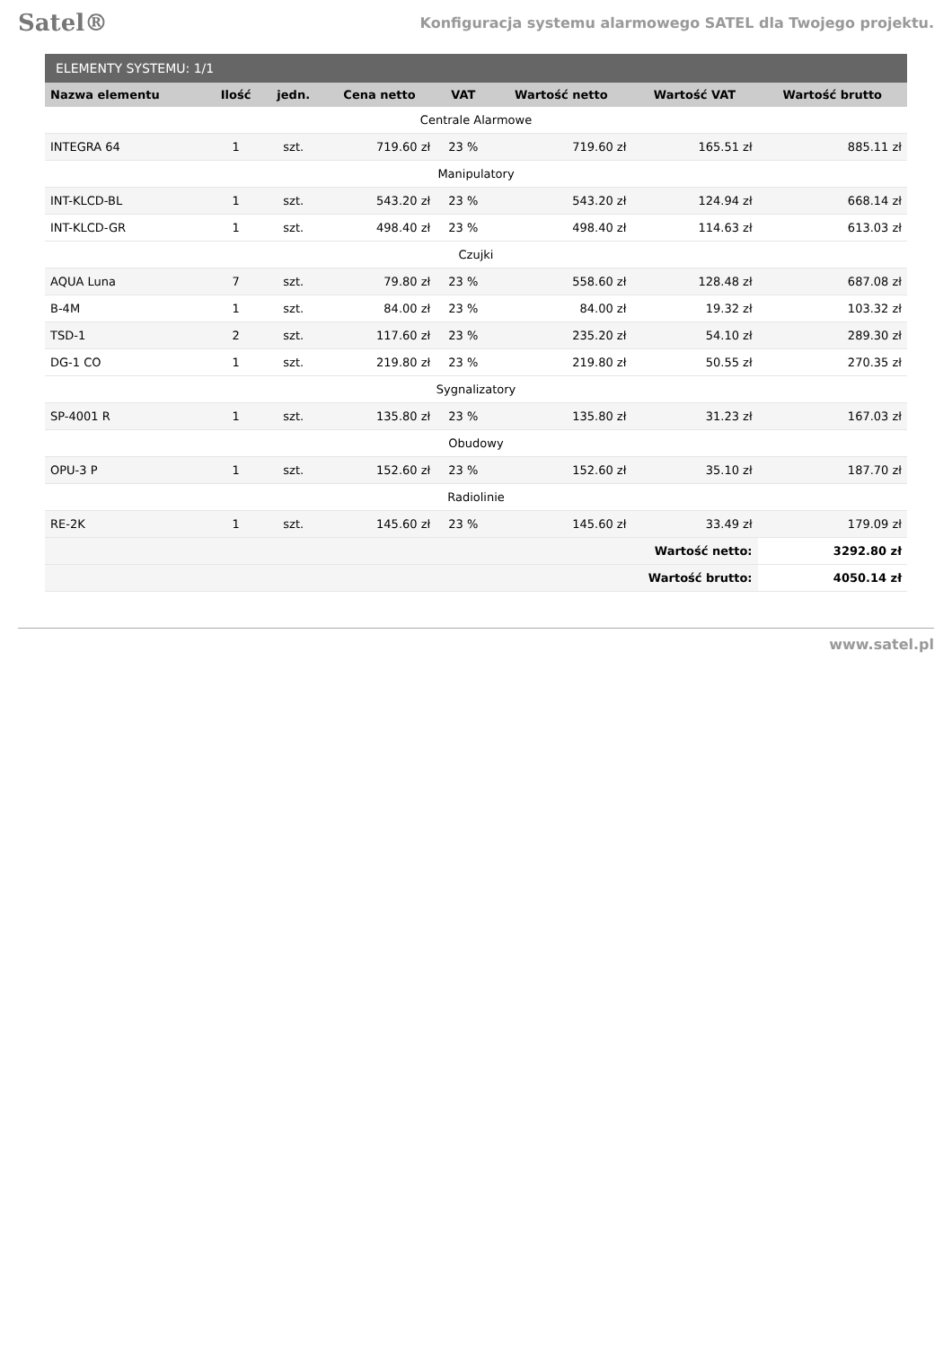Satel® Konfiguracja systemu alarmowego SATEL dla Twojego projektu.
| ELEMENTY SYSTEMU: 1/1 | | | | | | | |
| --- | --- | --- | --- | --- | --- | --- | --- |
| Nazwa elementu | Ilość | jedn. | Cena netto | VAT | Wartość netto | Wartość VAT | Wartość brutto |
| Centrale Alarmowe | | | | | | | |
| INTEGRA 64 | 1 | szt. | 719.60 zł | 23 % | 719.60 zł | 165.51 zł | 885.11 zł |
| Manipulatory | | | | | | | |
| INT-KLCD-BL | 1 | szt. | 543.20 zł | 23 % | 543.20 zł | 124.94 zł | 668.14 zł |
| INT-KLCD-GR | 1 | szt. | 498.40 zł | 23 % | 498.40 zł | 114.63 zł | 613.03 zł |
| Czujki | | | | | | | |
| AQUA Luna | 7 | szt. | 79.80 zł | 23 % | 558.60 zł | 128.48 zł | 687.08 zł |
| B-4M | 1 | szt. | 84.00 zł | 23 % | 84.00 zł | 19.32 zł | 103.32 zł |
| TSD-1 | 2 | szt. | 117.60 zł | 23 % | 235.20 zł | 54.10 zł | 289.30 zł |
| DG-1 CO | 1 | szt. | 219.80 zł | 23 % | 219.80 zł | 50.55 zł | 270.35 zł |
| Sygnalizatory | | | | | | | |
| SP-4001 R | 1 | szt. | 135.80 zł | 23 % | 135.80 zł | 31.23 zł | 167.03 zł |
| Obudowy | | | | | | | |
| OPU-3 P | 1 | szt. | 152.60 zł | 23 % | 152.60 zł | 35.10 zł | 187.70 zł |
| Radiolinie | | | | | | | |
| RE-2K | 1 | szt. | 145.60 zł | 23 % | 145.60 zł | 33.49 zł | 179.09 zł |
| Wartość netto: | | | | | | | 3292.80 zł |
| Wartość brutto: | | | | | | | 4050.14 zł |
www.satel.pl